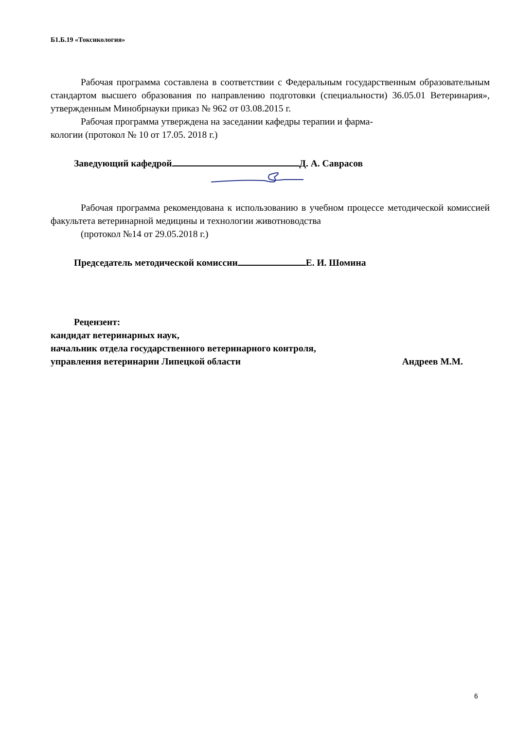Б1.Б.19 «Токсикология»
Рабочая программа составлена в соответствии с Федеральным государственным образовательным стандартом высшего образования по направлению подготовки (специальности) 36.05.01 Ветеринария», утвержденным Минобрнауки приказ № 962 от 03.08.2015 г.
Рабочая программа утверждена на заседании кафедры терапии и фарма-
кологии (протокол № 10 от 17.05. 2018 г.)
Заведующий кафедрой Д. А. Саврасов
Рабочая программа рекомендована к использованию в учебном процессе методической комиссией факультета ветеринарной медицины и технологии животноводства
(протокол №14 от 29.05.2018 г.)
Председатель методической комиссии Е. И. Шомина
Рецензент:
кандидат ветеринарных наук,
начальник отдела государственного ветеринарного контроля,
управления ветеринарии Липецкой области Андреев М.М.
6